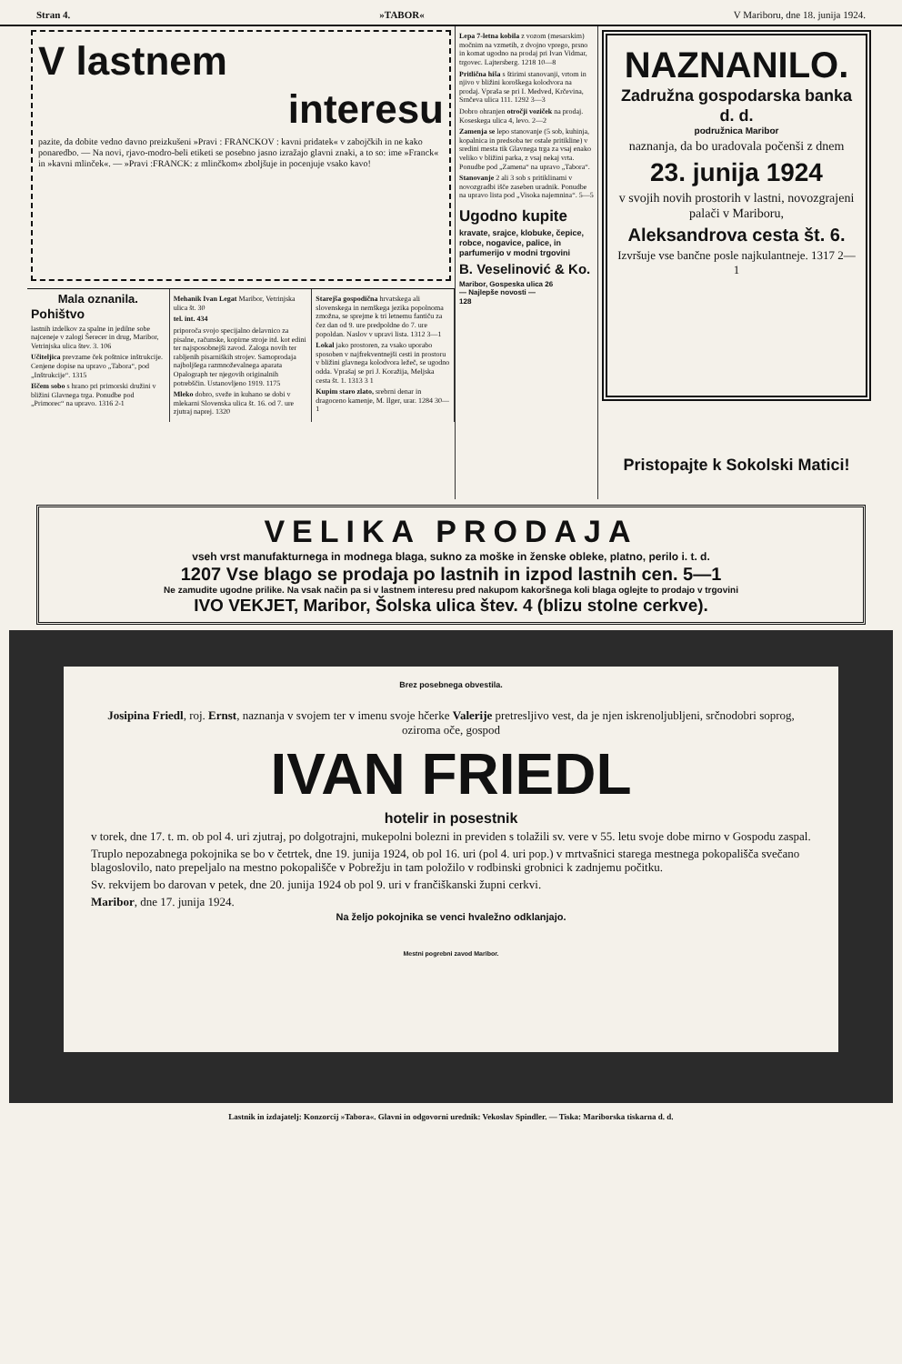Stran 4. »TABOR« V Mariboru, dne 18. junija 1924.
V lastnem
interesu
pazite, da dobite vedno davno preizkušeni »Pravi : FRANCKOV : kavni pridatek« v zabojčkih in ne kako ponaredbo. — Na novi, rjavo-modro-beli etiketi se posebno jasno izražajo glavni znaki, a to so: ime »Franck« in »kavni mlinček«. — »Pravi :FRANCK: z mlinčkom« zboljšuje in pocenjuje vsako kavo!
Mala oznanila.
Pohištvo
lastnih izdelkov za spalne in jedilne sobe najceneje v zalogi Šerecer in drug, Maribor, Vetrinjska ulica štev. 3. 106
Učiteljica prevzame ček poštnice inštrukcije. Cenjene dopise na upravo „Tabora“, pod „Inštrukcije“. 1315
Iščem sobo s hrano pri primorski družini v bližini Glavnega trga. Ponudbe pod „Primorec“ na upravo. 1316 2-1
Mehanik Ivan Legat Maribor, Vetrinjska ulica št. 30
tel. int. 434
priporoča svojo specijalno delavnico za pisalne, računske, kopirne stroje itd. kot edini ter najsposobnejši zavod. Zaloga novih ter rabljenih pisarniških strojev. Samoprodaja najboljšega razmnoževalnega aparata Opalograph ter njegovih originalnih potrebščin. Ustanovljeno 1919. 1175
Mleko dobro, sveže in kuhano se dobi v mlekarni Slovenska ulica št. 16. od 7. ure zjutraj naprej. 1320
Starejša gospodična hrvatskega ali slovenskega in nemškega jezika popolnoma zmožna, se sprejme k tri letnemu fantiču za čez dan od 9. ure predpoldne do 7. ure popoldan. Naslov v upravi lista. 1312 3—1
Lokal jako prostoren, za vsako uporabo sposoben v najfrekventnejši cesti in prostoru v bližini glavnega kolodvora ležeč, se ugodno odda. Vprašaj se pri J. Koražija, Meljska cesta št. 1. 1313 3 1
Kupim staro zlato, srebrni denar in dragoceno kamenje, M. Ilger, urar. 1284 30—1
Lepa 7-letna kobila z vozom (mesarskim) močnim na vzmetih, z dvojno vprego, prsno in komat ugodno na prodaj pri Ivan Vidmar, trgovec. Lajtersberg. 1218 10—8
Pritlična hiša s štirimi stanovanji, vrtom in njivo v bližini koroškega kolodvora na prodaj. Vpraša se pri I. Medved, Krčevina, Srnčeva ulica 111. 1292 3—3
Dobro ohranjen otročji voziček na prodaj. Koseskega ulica 4, levo. 2—2
Zamenja se lepo stanovanje (5 sob, kuhinja, kopalnica in predsoba ter ostale pritikline) v sredini mesta tik Glavnega trga za vsaj enako veliko v bližini parka, z vsaj nekaj vrta. Ponudbe pod „Zamena“ na upravo „Tabora“.
Stanovanje 2 ali 3 sob s pritiklinami v novozgradbi išče zaseben uradnik. Ponudbe na upravo lista pod „Visoka najemnina“. 5—5
Ugodno kupite
kravate, srajce, klobuke, čepice, robce, nogavice, palice, in parfumerijo v modni trgovini
B. Veselinović & Ko.
Maribor, Gospeska ulica 26
— Najlepše novosti —
128
NAZNANILO.
Zadružna gospodarska banka d. d.
podružnica Maribor
naznanja, da bo uradovala počenši z dnem
23. junija 1924
v svojih novih prostorih v lastni, novozgrajeni palači v Mariboru,
Aleksandrova cesta št. 6.
Izvršuje vse bančne posle najkulantneje. 1317 2—1
Pristopajte k Sokolski Matici!
VELIKA PRODAJA
vseh vrst manufakturnega in modnega blaga, sukno za moške in ženske obleke, platno, perilo i. t. d.
1207 Vse blago se prodaja po lastnih in izpod lastnih cen. 5—1
Ne zamudite ugodne prilike. Na vsak način pa si v lastnem interesu pred nakupom kakoršnega koli blaga oglejte to prodajo v trgovini
IVO VEKJET, Maribor, Šolska ulica štev. 4 (blizu stolne cerkve).
Brez posebnega obvestila.
Josipina Friedl, roj. Ernst, naznanja v svojem ter v imenu svoje hčerke Valerije pretresljivo vest, da je njen iskrenoljubljeni, srčnodobri soprog, oziroma oče, gospod
IVAN FRIEDL
hotelir in posestnik
v torek, dne 17. t. m. ob pol 4. uri zjutraj, po dolgotrajni, mukepolni bolezni in previden s tolažili sv. vere v 55. letu svoje dobe mirno v Gospodu zaspal.
Truplo nepozabnega pokojnika se bo v četrtek, dne 19. junija 1924, ob pol 16. uri (pol 4. uri pop.) v mrtvašnici starega mestnega pokopališča svečano blagoslovilo, nato prepeljalo na mestno pokopališče v Pobrežju in tam položilo v rodbinski grobnici k zadnjemu počitku.
Sv. rekvijem bo darovan v petek, dne 20. junija 1924 ob pol 9. uri v frančiškanski župni cerkvi.
Maribor, dne 17. junija 1924.
Na željo pokojnika se venci hvaležno odklanjajo.
Mestni pogrebni zavod Maribor.
Lastnik in izdajatelj: Konzorcij »Tabora«. Glavni in odgovorni urednik: Vekoslav Spindler. — Tiska: Mariborska tiskarna d. d.